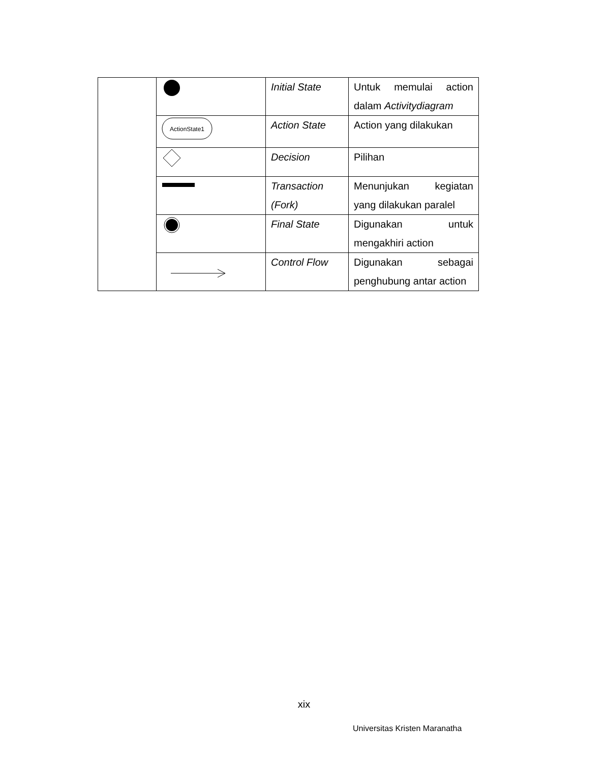| | | Initial State | Untuk memulai action dalam Activitydiagram |
| | ActionState1 | Action State | Action yang dilakukan |
| | | Decision | Pilihan |
| | | Transaction (Fork) | Menunjukan kegiatan yang dilakukan paralel |
| | | Final State | Digunakan untuk mengakhiri action |
| | | Control Flow | Digunakan sebagai penghubung antar action |
xix
Universitas Kristen Maranatha